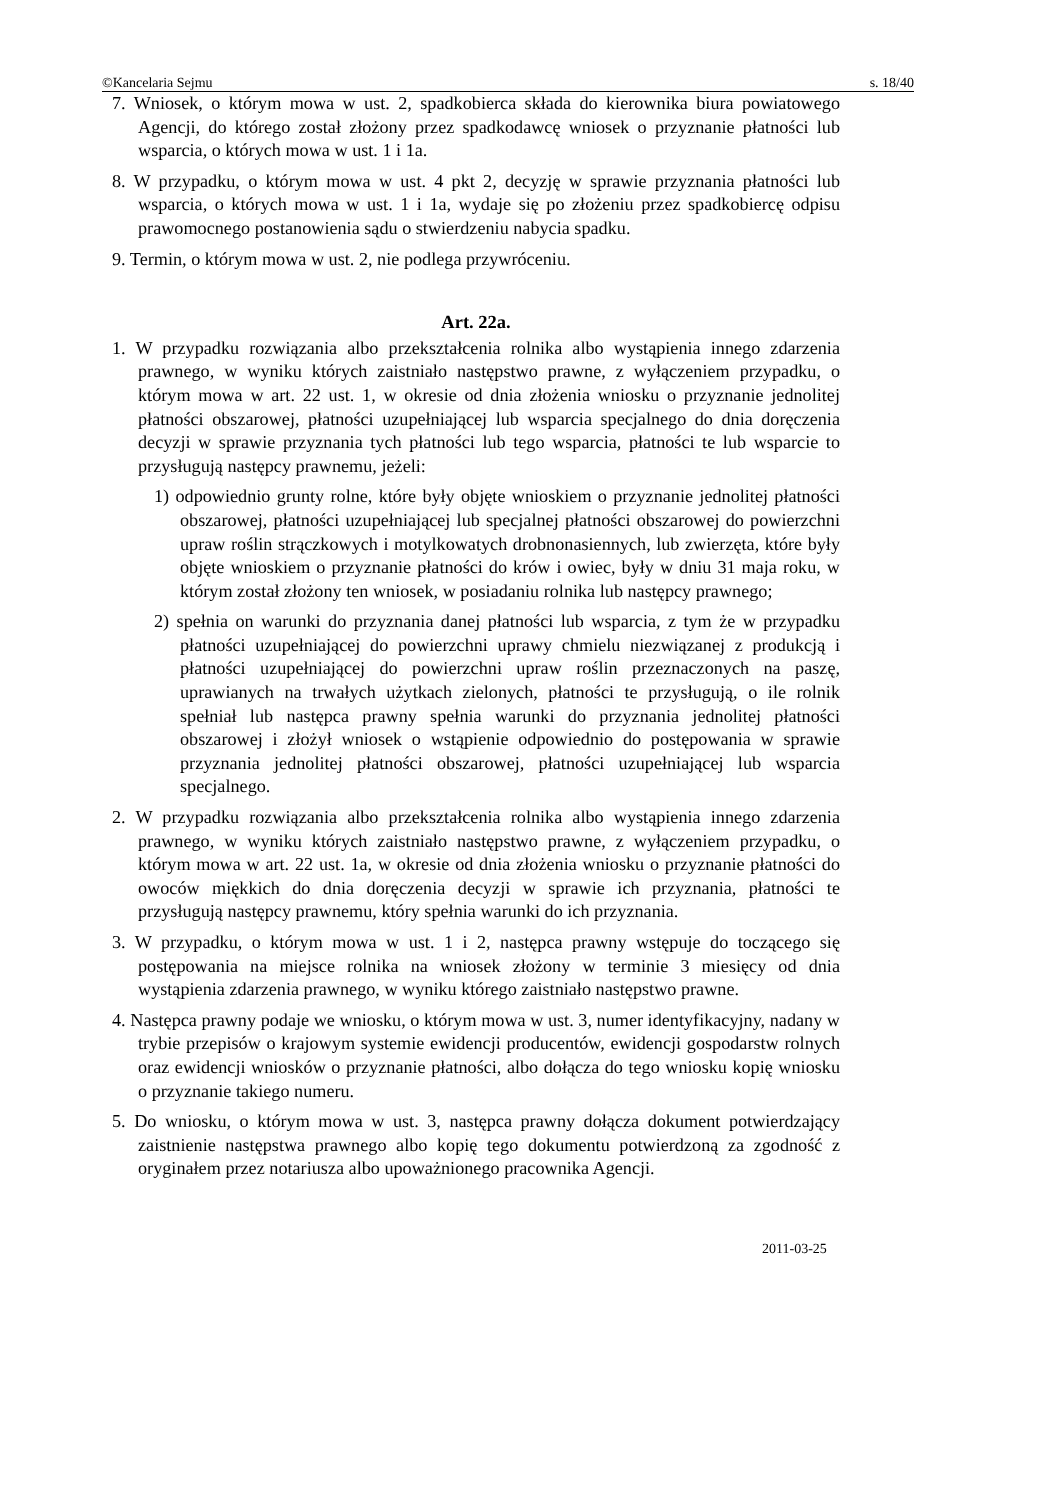©Kancelaria Sejmu s. 18/40
7. Wniosek, o którym mowa w ust. 2, spadkobierca składa do kierownika biura powiatowego Agencji, do którego został złożony przez spadkodawcę wniosek o przyznanie płatności lub wsparcia, o których mowa w ust. 1 i 1a.
8. W przypadku, o którym mowa w ust. 4 pkt 2, decyzję w sprawie przyznania płatności lub wsparcia, o których mowa w ust. 1 i 1a, wydaje się po złożeniu przez spadkobiercę odpisu prawomocnego postanowienia sądu o stwierdzeniu nabycia spadku.
9. Termin, o którym mowa w ust. 2, nie podlega przywróceniu.
Art. 22a.
1. W przypadku rozwiązania albo przekształcenia rolnika albo wystąpienia innego zdarzenia prawnego, w wyniku których zaistniało następstwo prawne, z wyłączeniem przypadku, o którym mowa w art. 22 ust. 1, w okresie od dnia złożenia wniosku o przyznanie jednolitej płatności obszarowej, płatności uzupełniającej lub wsparcia specjalnego do dnia doręczenia decyzji w sprawie przyznania tych płatności lub tego wsparcia, płatności te lub wsparcie to przysługują następcy prawnemu, jeżeli:
1) odpowiednio grunty rolne, które były objęte wnioskiem o przyznanie jednolitej płatności obszarowej, płatności uzupełniającej lub specjalnej płatności obszarowej do powierzchni upraw roślin strączkowych i motylkowatych drobnonasiennych, lub zwierzęta, które były objęte wnioskiem o przyznanie płatności do krów i owiec, były w dniu 31 maja roku, w którym został złożony ten wniosek, w posiadaniu rolnika lub następcy prawnego;
2) spełnia on warunki do przyznania danej płatności lub wsparcia, z tym że w przypadku płatności uzupełniającej do powierzchni uprawy chmielu niezwiązanej z produkcją i płatności uzupełniającej do powierzchni upraw roślin przeznaczonych na paszę, uprawianych na trwałych użytkach zielonych, płatności te przysługują, o ile rolnik spełniał lub następca prawny spełnia warunki do przyznania jednolitej płatności obszarowej i złożył wniosek o wstąpienie odpowiednio do postępowania w sprawie przyznania jednolitej płatności obszarowej, płatności uzupełniającej lub wsparcia specjalnego.
2. W przypadku rozwiązania albo przekształcenia rolnika albo wystąpienia innego zdarzenia prawnego, w wyniku których zaistniało następstwo prawne, z wyłączeniem przypadku, o którym mowa w art. 22 ust. 1a, w okresie od dnia złożenia wniosku o przyznanie płatności do owoców miękkich do dnia doręczenia decyzji w sprawie ich przyznania, płatności te przysługują następcy prawnemu, który spełnia warunki do ich przyznania.
3. W przypadku, o którym mowa w ust. 1 i 2, następca prawny wstępuje do toczącego się postępowania na miejsce rolnika na wniosek złożony w terminie 3 miesięcy od dnia wystąpienia zdarzenia prawnego, w wyniku którego zaistniało następstwo prawne.
4. Następca prawny podaje we wniosku, o którym mowa w ust. 3, numer identyfikacyjny, nadany w trybie przepisów o krajowym systemie ewidencji producentów, ewidencji gospodarstw rolnych oraz ewidencji wniosków o przyznanie płatności, albo dołącza do tego wniosku kopię wniosku o przyznanie takiego numeru.
5. Do wniosku, o którym mowa w ust. 3, następca prawny dołącza dokument potwierdzający zaistnienie następstwa prawnego albo kopię tego dokumentu potwierdzoną za zgodność z oryginałem przez notariusza albo upoważnionego pracownika Agencji.
2011-03-25